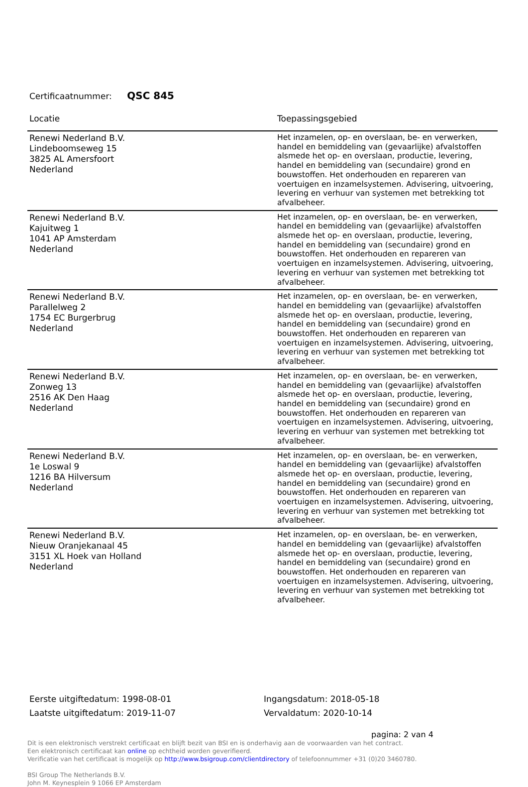Certificaatnummer: QSC 845
| Locatie | Toepassingsgebied |
| --- | --- |
| Renewi Nederland B.V. Lindeboomseweg 15 3825 AL Amersfoort Nederland | Het inzamelen, op- en overslaan, be- en verwerken, handel en bemiddeling van (gevaarlijke) afvalstoffen alsmede het op- en overslaan, productie, levering, handel en bemiddeling van (secundaire) grond en bouwstoffen. Het onderhouden en repareren van voertuigen en inzamelsystemen. Advisering, uitvoering, levering en verhuur van systemen met betrekking tot afvalbeheer. |
| Renewi Nederland B.V. Kajuitweg 1 1041 AP Amsterdam Nederland | Het inzamelen, op- en overslaan, be- en verwerken, handel en bemiddeling van (gevaarlijke) afvalstoffen alsmede het op- en overslaan, productie, levering, handel en bemiddeling van (secundaire) grond en bouwstoffen. Het onderhouden en repareren van voertuigen en inzamelsystemen. Advisering, uitvoering, levering en verhuur van systemen met betrekking tot afvalbeheer. |
| Renewi Nederland B.V. Parallelweg 2 1754 EC Burgerbrug Nederland | Het inzamelen, op- en overslaan, be- en verwerken, handel en bemiddeling van (gevaarlijke) afvalstoffen alsmede het op- en overslaan, productie, levering, handel en bemiddeling van (secundaire) grond en bouwstoffen. Het onderhouden en repareren van voertuigen en inzamelsystemen. Advisering, uitvoering, levering en verhuur van systemen met betrekking tot afvalbeheer. |
| Renewi Nederland B.V. Zonweg 13 2516 AK Den Haag Nederland | Het inzamelen, op- en overslaan, be- en verwerken, handel en bemiddeling van (gevaarlijke) afvalstoffen alsmede het op- en overslaan, productie, levering, handel en bemiddeling van (secundaire) grond en bouwstoffen. Het onderhouden en repareren van voertuigen en inzamelsystemen. Advisering, uitvoering, levering en verhuur van systemen met betrekking tot afvalbeheer. |
| Renewi Nederland B.V. 1e Loswal 9 1216 BA Hilversum Nederland | Het inzamelen, op- en overslaan, be- en verwerken, handel en bemiddeling van (gevaarlijke) afvalstoffen alsmede het op- en overslaan, productie, levering, handel en bemiddeling van (secundaire) grond en bouwstoffen. Het onderhouden en repareren van voertuigen en inzamelsystemen. Advisering, uitvoering, levering en verhuur van systemen met betrekking tot afvalbeheer. |
| Renewi Nederland B.V. Nieuw Oranjekanaal 45 3151 XL Hoek van Holland Nederland | Het inzamelen, op- en overslaan, be- en verwerken, handel en bemiddeling van (gevaarlijke) afvalstoffen alsmede het op- en overslaan, productie, levering, handel en bemiddeling van (secundaire) grond en bouwstoffen. Het onderhouden en repareren van voertuigen en inzamelsystemen. Advisering, uitvoering, levering en verhuur van systemen met betrekking tot afvalbeheer. |
Eerste uitgiftedatum: 1998-08-01
Laatste uitgiftedatum: 2019-11-07
Ingangsdatum: 2018-05-18
Vervaldatum: 2020-10-14
pagina: 2 van 4
Dit is een elektronisch verstrekt certificaat en blijft bezit van BSI en is onderhavig aan de voorwaarden van het contract.
Een elektronisch certificaat kan online op echtheid worden geverifieerd.
Verificatie van het certificaat is mogelijk op http://www.bsigroup.com/clientdirectory of telefoonnummer +31 (0)20 3460780.
BSI Group The Netherlands B.V.
John M. Keynesplein 9 1066 EP Amsterdam